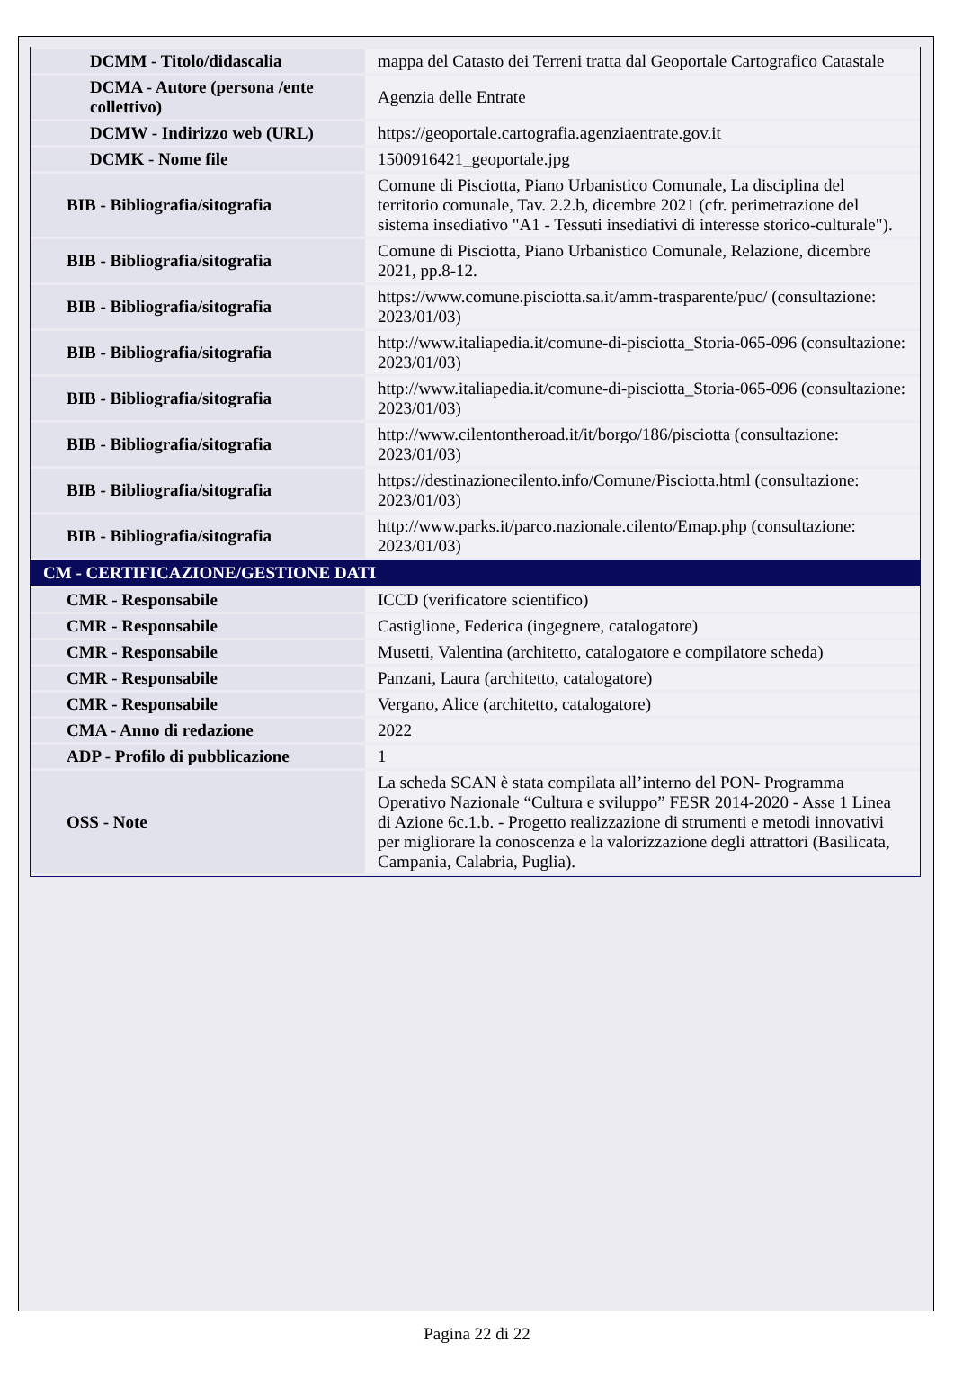| DCMM - Titolo/didascalia | mappa del Catasto dei Terreni tratta dal Geoportale Cartografico Catastale |
| DCMA - Autore (persona /ente collettivo) | Agenzia delle Entrate |
| DCMW - Indirizzo web (URL) | https://geoportale.cartografia.agenziaentrate.gov.it |
| DCMK - Nome file | 1500916421_geoportale.jpg |
| BIB - Bibliografia/sitografia | Comune di Pisciotta, Piano Urbanistico Comunale, La disciplina del territorio comunale, Tav. 2.2.b, dicembre 2021 (cfr. perimetrazione del sistema insediativo "A1 - Tessuti insediativi di interesse storico-culturale"). |
| BIB - Bibliografia/sitografia | Comune di Pisciotta, Piano Urbanistico Comunale, Relazione, dicembre 2021, pp.8-12. |
| BIB - Bibliografia/sitografia | https://www.comune.pisciotta.sa.it/amm-trasparente/puc/ (consultazione: 2023/01/03) |
| BIB - Bibliografia/sitografia | http://www.italiapedia.it/comune-di-pisciotta_Storia-065-096 (consultazione: 2023/01/03) |
| BIB - Bibliografia/sitografia | http://www.italiapedia.it/comune-di-pisciotta_Storia-065-096 (consultazione: 2023/01/03) |
| BIB - Bibliografia/sitografia | http://www.cilentontheroad.it/it/borgo/186/pisciotta (consultazione: 2023/01/03) |
| BIB - Bibliografia/sitografia | https://destinazionecilento.info/Comune/Pisciotta.html (consultazione: 2023/01/03) |
| BIB - Bibliografia/sitografia | http://www.parks.it/parco.nazionale.cilento/Emap.php (consultazione: 2023/01/03) |
| CM - CERTIFICAZIONE/GESTIONE DATI | |
| CMR - Responsabile | ICCD (verificatore scientifico) |
| CMR - Responsabile | Castiglione, Federica (ingegnere, catalogatore) |
| CMR - Responsabile | Musetti, Valentina (architetto, catalogatore e compilatore scheda) |
| CMR - Responsabile | Panzani, Laura (architetto, catalogatore) |
| CMR - Responsabile | Vergano, Alice (architetto, catalogatore) |
| CMA - Anno di redazione | 2022 |
| ADP - Profilo di pubblicazione | 1 |
| OSS - Note | La scheda SCAN è stata compilata all’interno del PON- Programma Operativo Nazionale “Cultura e sviluppo” FESR 2014-2020 - Asse 1 Linea di Azione 6c.1.b. - Progetto realizzazione di strumenti e metodi innovativi per migliorare la conoscenza e la valorizzazione degli attrattori (Basilicata, Campania, Calabria, Puglia). |
Pagina 22 di 22